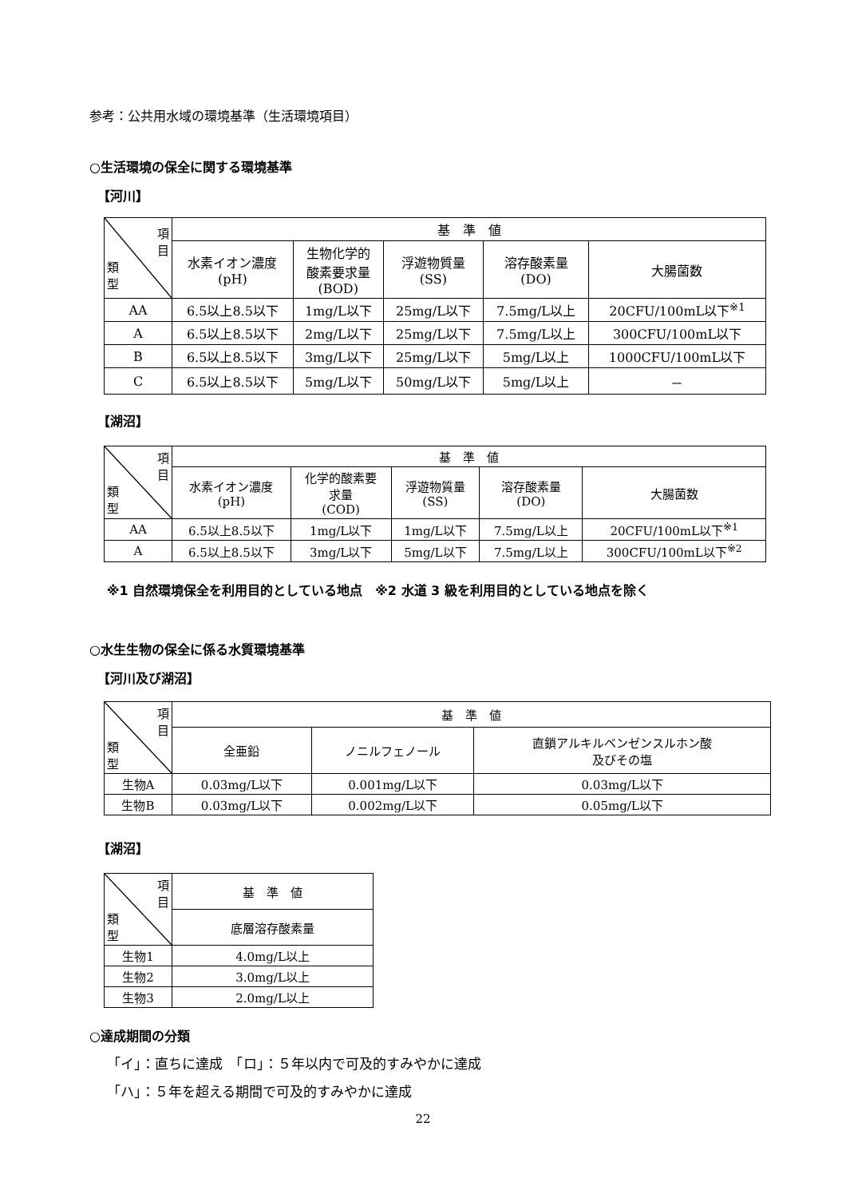参考：公共用水域の環境基準（生活環境項目）
○生活環境の保全に関する環境基準
【河川】
| 項 目 類 型 | 基 準 値 | | | | |
| --- | --- | --- | --- | --- | --- |
| | 水素イオン濃度 (pH) | 生物化学的 酸素要求量 (BOD) | 浮遊物質量 (SS) | 溶存酸素量 (DO) | 大腸菌数 |
| AA | 6.5以上8.5以下 | 1mg/L以下 | 25mg/L以下 | 7.5mg/L以上 | 20CFU/100mL以下<sup>※1</sup> |
| A | 6.5以上8.5以下 | 2mg/L以下 | 25mg/L以下 | 7.5mg/L以上 | 300CFU/100mL以下 |
| B | 6.5以上8.5以下 | 3mg/L以下 | 25mg/L以下 | 5mg/L以上 | 1000CFU/100mL以下 |
| C | 6.5以上8.5以下 | 5mg/L以下 | 50mg/L以下 | 5mg/L以上 | － |
【湖沼】
| 項 目 類 型 | 基 準 値 | | | | |
| --- | --- | --- | --- | --- | --- |
| | 水素イオン濃度 (pH) | 化学的酸素要 求量 (COD) | 浮遊物質量 (SS) | 溶存酸素量 (DO) | 大腸菌数 |
| AA | 6.5以上8.5以下 | 1mg/L以下 | 1mg/L以下 | 7.5mg/L以上 | 20CFU/100mL以下<sup>※1</sup> |
| A | 6.5以上8.5以下 | 3mg/L以下 | 5mg/L以下 | 7.5mg/L以上 | 300CFU/100mL以下<sup>※2</sup> |
※1 自然環境保全を利用目的としている地点　※2 水道 3 級を利用目的としている地点を除く
○水生生物の保全に係る水質環境基準
【河川及び湖沼】
| 項 目 類 型 | 基 準 値 | | |
| --- | --- | --- | --- |
| | 全亜鉛 | ノニルフェノール | 直鎖アルキルベンゼンスルホン酸 及びその塩 |
| 生物A | 0.03mg/L以下 | 0.001mg/L以下 | 0.03mg/L以下 |
| 生物B | 0.03mg/L以下 | 0.002mg/L以下 | 0.05mg/L以下 |
【湖沼】
| 項 目 類 型 | 基 準 値 |
| --- | --- |
| | 底層溶存酸素量 |
| 生物1 | 4.0mg/L以上 |
| 生物2 | 3.0mg/L以上 |
| 生物3 | 2.0mg/L以上 |
○達成期間の分類
「イ」：直ちに達成　「ロ」：５年以内で可及的すみやかに達成
「ハ」：５年を超える期間で可及的すみやかに達成
22